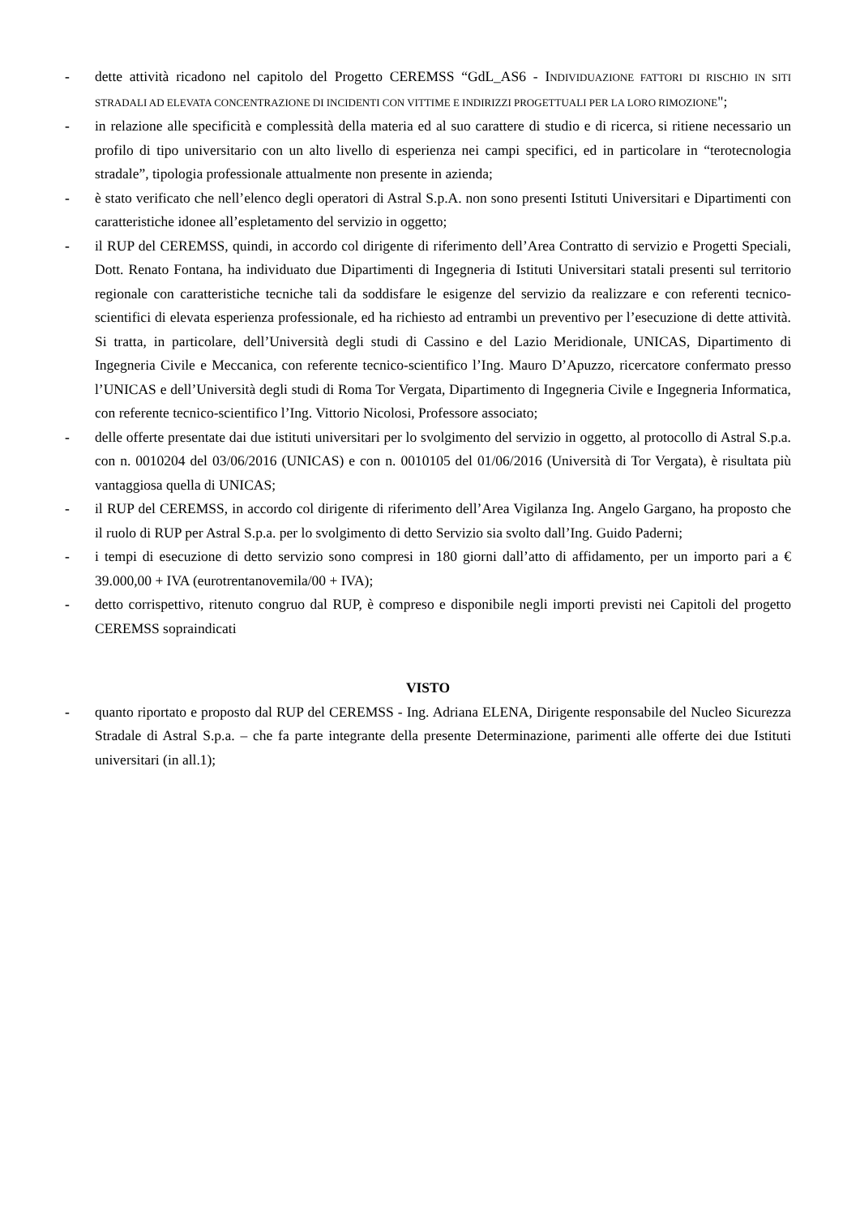- dette attività ricadono nel capitolo del Progetto CEREMSS “GdL_AS6 - INDIVIDUAZIONE FATTORI DI RISCHIO IN SITI STRADALI AD ELEVATA CONCENTRAZIONE DI INCIDENTI CON VITTIME E INDIRIZZI PROGETTUALI PER LA LORO RIMOZIONE";
- in relazione alle specificità e complessità della materia ed al suo carattere di studio e di ricerca, si ritiene necessario un profilo di tipo universitario con un alto livello di esperienza nei campi specifici, ed in particolare in “terotecnologia stradale”, tipologia professionale attualmente non presente in azienda;
- è stato verificato che nell’elenco degli operatori di Astral S.p.A. non sono presenti Istituti Universitari e Dipartimenti con caratteristiche idonee all’espletamento del servizio in oggetto;
- il RUP del CEREMSS, quindi, in accordo col dirigente di riferimento dell’Area Contratto di servizio e Progetti Speciali, Dott. Renato Fontana, ha individuato due Dipartimenti di Ingegneria di Istituti Universitari statali presenti sul territorio regionale con caratteristiche tecniche tali da soddisfare le esigenze del servizio da realizzare e con referenti tecnico-scientifici di elevata esperienza professionale, ed ha richiesto ad entrambi un preventivo per l’esecuzione di dette attività. Si tratta, in particolare, dell’Università degli studi di Cassino e del Lazio Meridionale, UNICAS, Dipartimento di Ingegneria Civile e Meccanica, con referente tecnico-scientifico l’Ing. Mauro D’Apuzzo, ricercatore confermato presso l’UNICAS e dell’Università degli studi di Roma Tor Vergata, Dipartimento di Ingegneria Civile e Ingegneria Informatica, con referente tecnico-scientifico l’Ing. Vittorio Nicolosi, Professore associato;
- delle offerte presentate dai due istituti universitari per lo svolgimento del servizio in oggetto, al protocollo di Astral S.p.a. con n. 0010204 del 03/06/2016 (UNICAS) e con n. 0010105 del 01/06/2016 (Università di Tor Vergata), è risultata più vantaggiosa quella di UNICAS;
- il RUP del CEREMSS, in accordo col dirigente di riferimento dell’Area Vigilanza Ing. Angelo Gargano, ha proposto che il ruolo di RUP per Astral S.p.a. per lo svolgimento di detto Servizio sia svolto dall’Ing. Guido Paderni;
- i tempi di esecuzione di detto servizio sono compresi in 180 giorni dall’atto di affidamento, per un importo pari a € 39.000,00 + IVA (eurotrentanovemila/00 + IVA);
- detto corrispettivo, ritenuto congruo dal RUP, è compreso e disponibile negli importi previsti nei Capitoli del progetto CEREMSS sopraindicati
VISTO
- quanto riportato e proposto dal RUP del CEREMSS - Ing. Adriana ELENA, Dirigente responsabile del Nucleo Sicurezza Stradale di Astral S.p.a. – che fa parte integrante della presente Determinazione, parimenti alle offerte dei due Istituti universitari (in all.1);